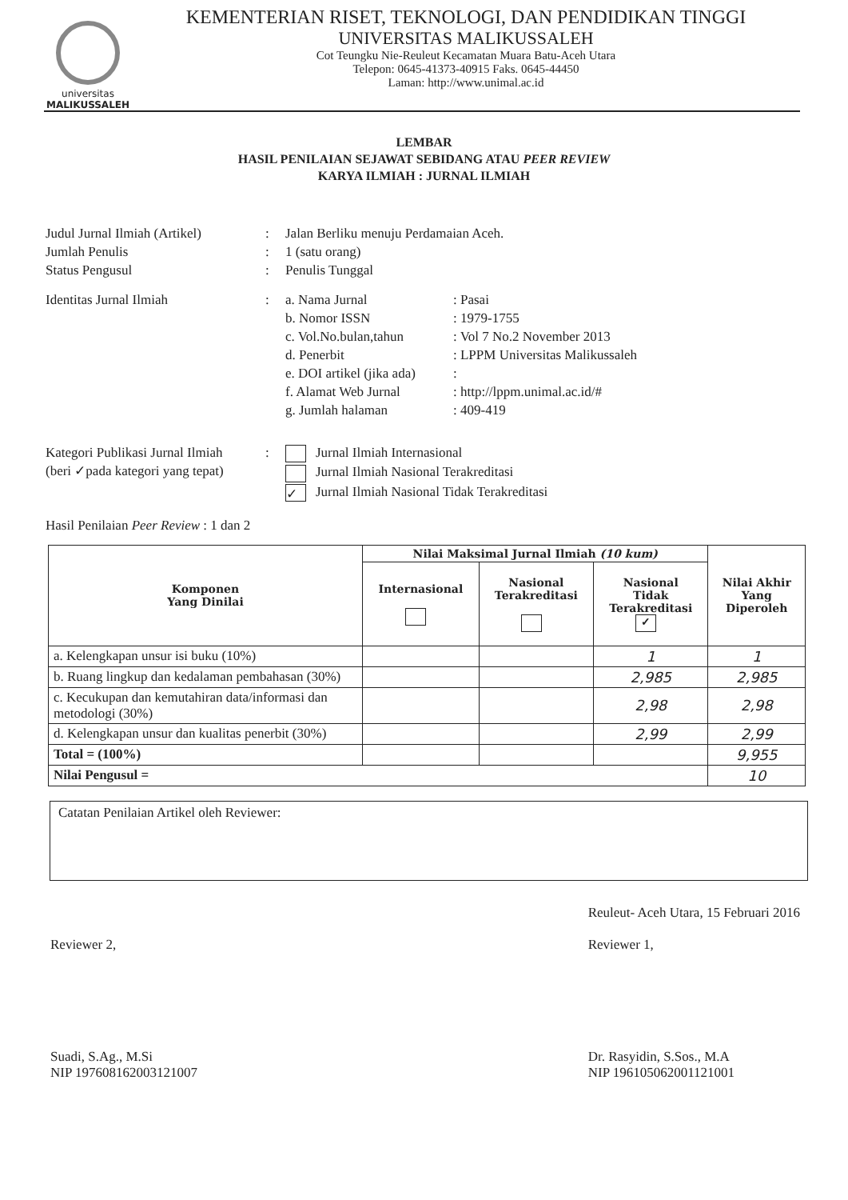universitas
MALIKUSSALEH
KEMENTERIAN RISET, TEKNOLOGI, DAN PENDIDIKAN TINGGI
UNIVERSITAS MALIKUSSALEH
Cot Teungku Nie-Reuleut Kecamatan Muara Batu-Aceh Utara
Telepon: 0645-41373-40915 Faks. 0645-44450
Laman: http://www.unimal.ac.id
LEMBAR
HASIL PENILAIAN SEJAWAT SEBIDANG ATAU PEER REVIEW
KARYA ILMIAH : JURNAL ILMIAH
Judul Jurnal Ilmiah (Artikel)
: Jalan Berliku menuju Perdamaian Aceh.
Jumlah Penulis : 1 (satu orang)
Status Pengusul : Penulis Tunggal
Identitas Jurnal Ilmiah : a. Nama Jurnal : Pasai
b. Nomor ISSN : 1979-1755
c. Vol.No.bulan,tahun
: Vol 7 No.2 November 2013
d. Penerbit : LPPM Universitas Malikussaleh
e. DOI artikel (jika ada)
:
f. Alamat Web Jurnal : http://lppm.unimal.ac.id/#
g. Jumlah halaman : 409-419
Kategori Publikasi Jurnal Ilmiah
(beri ✓pada kategori yang tepat)
: Jurnal Ilmiah Internasional
Jurnal Ilmiah Nasional Terakreditasi
✓ Jurnal Ilmiah Nasional Tidak Terakreditasi
Hasil Penilaian Peer Review : 1 dan 2
| Komponen Yang Dinilai | Nilai Maksimal Jurnal Ilmiah (10 kum) | | | Nilai Akhir Yang Diperoleh |
| --- | --- | --- | --- | --- |
| | Internasional | Nasional Terakreditasi | Nasional Tidak Terakreditasi ✓ | |
| a. Kelengkapan unsur isi buku (10%) | | | 1 | 1 |
| b. Ruang lingkup dan kedalaman pembahasan (30%) | | | 2,985 | 2,985 |
| c. Kecukupan dan kemutahiran data/informasi dan metodologi (30%) | | | 2,98 | 2,98 |
| d. Kelengkapan unsur dan kualitas penerbit (30%) | | | 2,99 | 2,99 |
| Total = (100%) | | | | 9,955 |
| Nilai Pengusul = | | | | 10 |
Catatan Penilaian Artikel oleh Reviewer:
Reviewer 2,
Suadi, S.Ag., M.Si
NIP 197608162003121007
Reuleut- Aceh Utara, 15 Februari 2016
Reviewer 1,
Dr. Rasyidin, S.Sos., M.A
NIP 196105062001121001